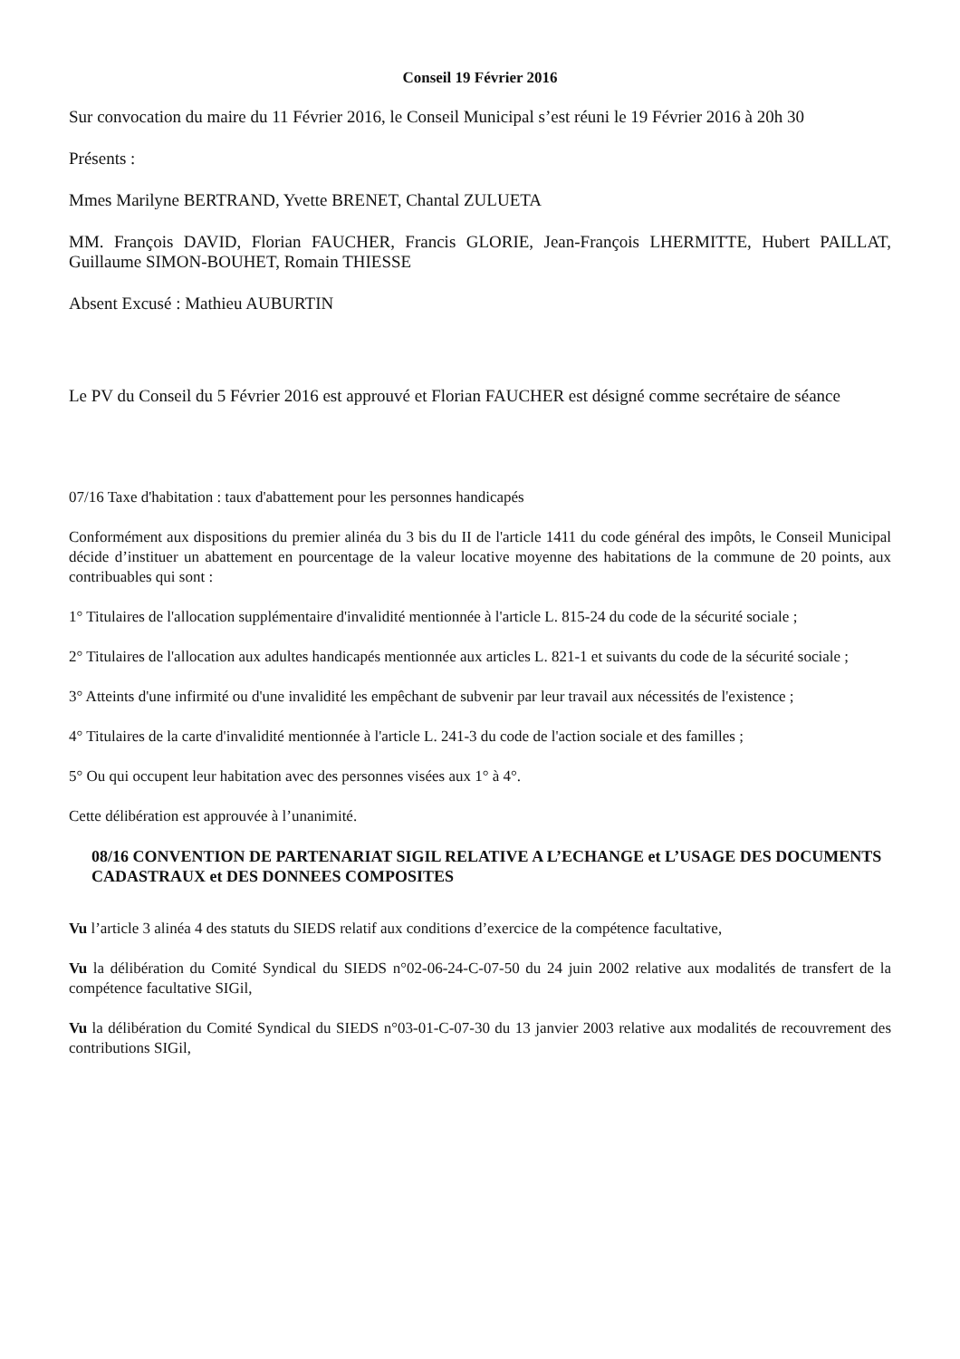Conseil 19 Février 2016
Sur convocation du maire du 11 Février 2016, le Conseil Municipal s’est réuni le 19 Février 2016 à 20h 30
Présents :
Mmes Marilyne BERTRAND, Yvette BRENET, Chantal ZULUETA
MM. François DAVID, Florian FAUCHER, Francis GLORIE, Jean-François LHERMITTE, Hubert PAILLAT, Guillaume SIMON-BOUHET, Romain THIESSE
Absent Excusé : Mathieu AUBURTIN
Le PV du Conseil du 5 Février 2016 est approuvé et Florian FAUCHER est désigné comme secrétaire de séance
07/16 Taxe d'habitation : taux d'abattement pour les personnes handicapés
Conformément aux dispositions du premier alinéa du 3 bis du II de l'article 1411 du code général des impôts, le Conseil Municipal décide d’instituer un abattement en pourcentage de la valeur locative moyenne des habitations de la commune de 20 points, aux contribuables qui sont :
1° Titulaires de l'allocation supplémentaire d'invalidité mentionnée à l'article L. 815-24 du code de la sécurité sociale ;
2° Titulaires de l'allocation aux adultes handicapés mentionnée aux articles L. 821-1 et suivants du code de la sécurité sociale ;
3° Atteints d'une infirmité ou d'une invalidité les empêchant de subvenir par leur travail aux nécessités de l'existence ;
4° Titulaires de la carte d'invalidité mentionnée à l'article L. 241-3 du code de l'action sociale et des familles ;
5° Ou qui occupent leur habitation avec des personnes visées aux 1° à 4°.
Cette délibération est approuvée à l’unanimité.
08/16 CONVENTION DE PARTENARIAT SIGIL RELATIVE A L’ECHANGE et L’USAGE DES DOCUMENTS CADASTRAUX et DES DONNEES COMPOSITES
Vu l’article 3 alinéa 4 des statuts du SIEDS relatif aux conditions d’exercice de la compétence facultative,
Vu la délibération du Comité Syndical du SIEDS n°02-06-24-C-07-50 du 24 juin 2002 relative aux modalités de transfert de la compétence facultative SIGil,
Vu la délibération du Comité Syndical du SIEDS n°03-01-C-07-30 du 13 janvier 2003 relative aux modalités de recouvrement des contributions SIGil,